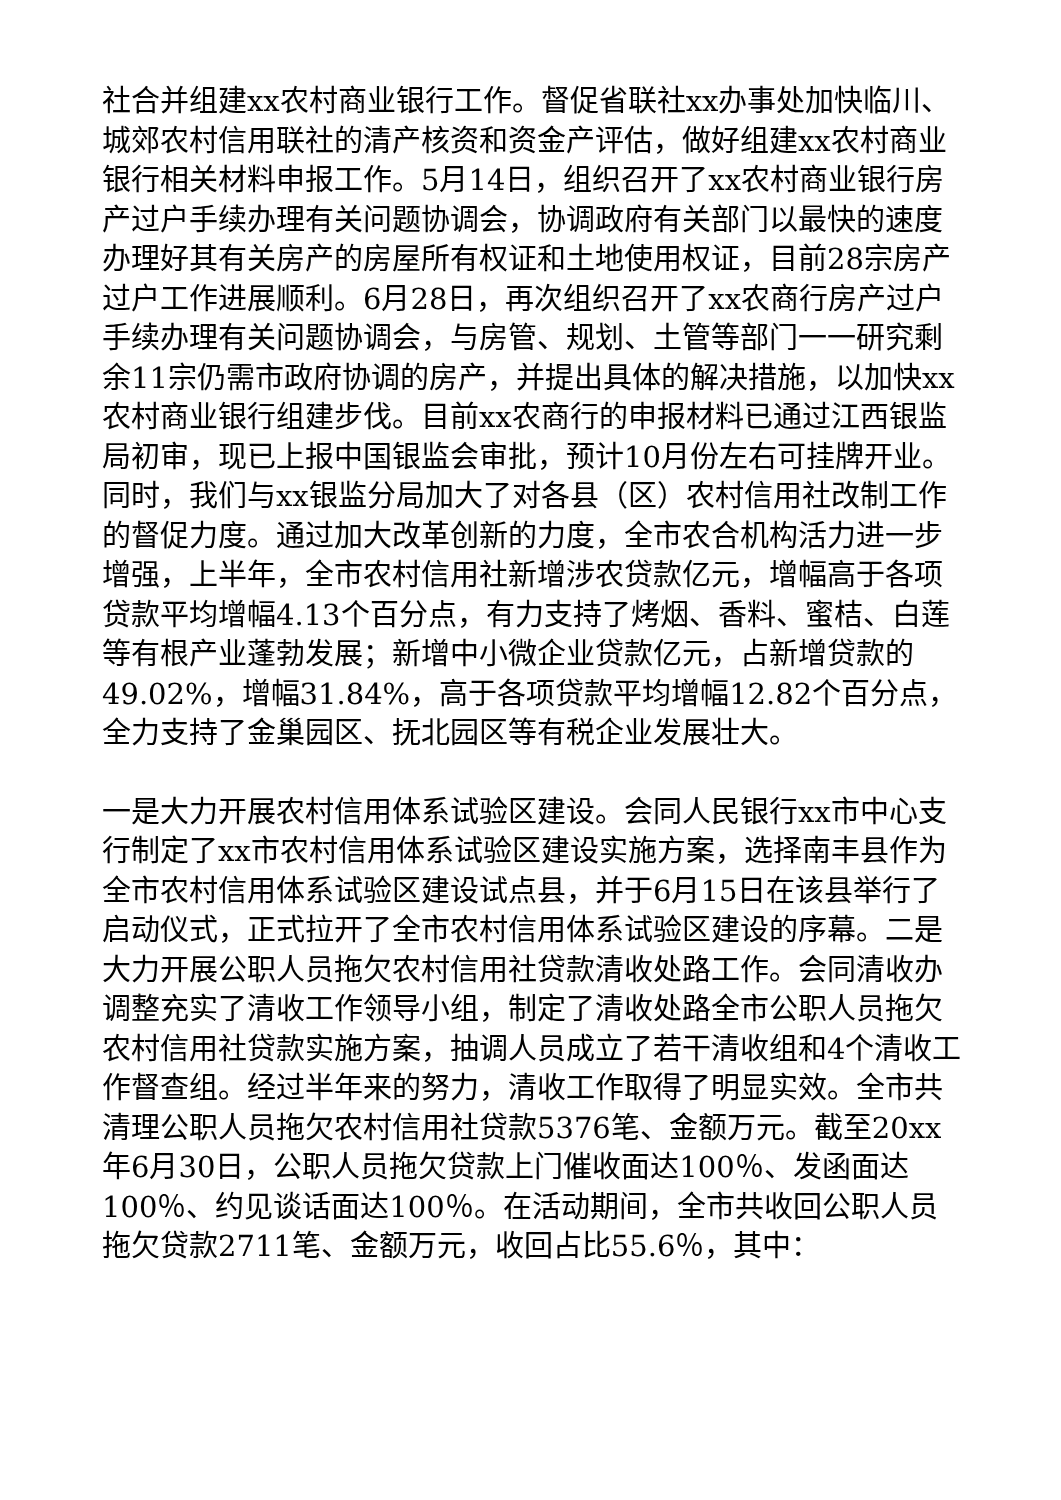社合并组建xx农村商业银行工作。督促省联社xx办事处加快临川、城郊农村信用联社的清产核资和资金产评估，做好组建xx农村商业银行相关材料申报工作。5月14日，组织召开了xx农村商业银行房产过户手续办理有关问题协调会，协调政府有关部门以最快的速度办理好其有关房产的房屋所有权证和土地使用权证，目前28宗房产过户工作进展顺利。6月28日，再次组织召开了xx农商行房产过户手续办理有关问题协调会，与房管、规划、土管等部门一一研究剩余11宗仍需市政府协调的房产，并提出具体的解决措施，以加快xx农村商业银行组建步伐。目前xx农商行的申报材料已通过江西银监局初审，现已上报中国银监会审批，预计10月份左右可挂牌开业。同时，我们与xx银监分局加大了对各县（区）农村信用社改制工作的督促力度。通过加大改革创新的力度，全市农合机构活力进一步增强，上半年，全市农村信用社新增涉农贷款亿元，增幅高于各项贷款平均增幅4.13个百分点，有力支持了烤烟、香料、蜜桔、白莲等有根产业蓬勃发展；新增中小微企业贷款亿元，占新增贷款的49.02%，增幅31.84%，高于各项贷款平均增幅12.82个百分点，全力支持了金巢园区、抚北园区等有税企业发展壮大。
一是大力开展农村信用体系试验区建设。会同人民银行xx市中心支行制定了xx市农村信用体系试验区建设实施方案，选择南丰县作为全市农村信用体系试验区建设试点县，并于6月15日在该县举行了启动仪式，正式拉开了全市农村信用体系试验区建设的序幕。二是大力开展公职人员拖欠农村信用社贷款清收处路工作。会同清收办调整充实了清收工作领导小组，制定了清收处路全市公职人员拖欠农村信用社贷款实施方案，抽调人员成立了若干清收组和4个清收工作督查组。经过半年来的努力，清收工作取得了明显实效。全市共清理公职人员拖欠农村信用社贷款5376笔、金额万元。截至20xx年6月30日，公职人员拖欠贷款上门催收面达100％、发函面达100％、约见谈话面达100％。在活动期间，全市共收回公职人员拖欠贷款2711笔、金额万元，收回占比55.6％，其中：